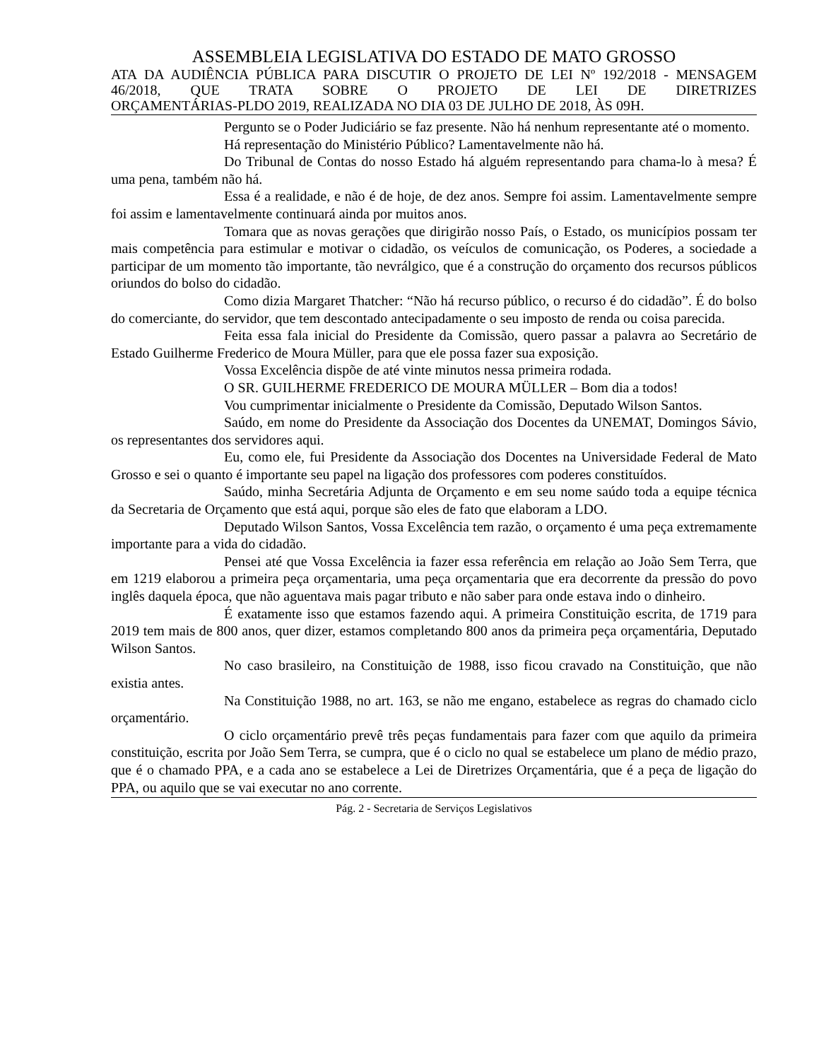ASSEMBLEIA LEGISLATIVA DO ESTADO DE MATO GROSSO
ATA DA AUDIÊNCIA PÚBLICA PARA DISCUTIR O PROJETO DE LEI Nº 192/2018 - MENSAGEM 46/2018, QUE TRATA SOBRE O PROJETO DE LEI DE DIRETRIZES
ORÇAMENTÁRIAS-PLDO 2019, REALIZADA NO DIA 03 DE JULHO DE 2018, ÀS 09H.
Pergunto se o Poder Judiciário se faz presente. Não há nenhum representante até o momento.
Há representação do Ministério Público? Lamentavelmente não há.
Do Tribunal de Contas do nosso Estado há alguém representando para chama-lo à mesa? É uma pena, também não há.
Essa é a realidade, e não é de hoje, de dez anos. Sempre foi assim. Lamentavelmente sempre foi assim e lamentavelmente continuará ainda por muitos anos.
Tomara que as novas gerações que dirigirão nosso País, o Estado, os municípios possam ter mais competência para estimular e motivar o cidadão, os veículos de comunicação, os Poderes, a sociedade a participar de um momento tão importante, tão nevrálgico, que é a construção do orçamento dos recursos públicos oriundos do bolso do cidadão.
Como dizia Margaret Thatcher: “Não há recurso público, o recurso é do cidadão”. É do bolso do comerciante, do servidor, que tem descontado antecipadamente o seu imposto de renda ou coisa parecida.
Feita essa fala inicial do Presidente da Comissão, quero passar a palavra ao Secretário de Estado Guilherme Frederico de Moura Müller, para que ele possa fazer sua exposição.
Vossa Excelência dispõe de até vinte minutos nessa primeira rodada.
O SR. GUILHERME FREDERICO DE MOURA MÜLLER – Bom dia a todos!
Vou cumprimentar inicialmente o Presidente da Comissão, Deputado Wilson Santos.
Saúdo, em nome do Presidente da Associação dos Docentes da UNEMAT, Domingos Sávio, os representantes dos servidores aqui.
Eu, como ele, fui Presidente da Associação dos Docentes na Universidade Federal de Mato Grosso e sei o quanto é importante seu papel na ligação dos professores com poderes constituídos.
Saúdo, minha Secretária Adjunta de Orçamento e em seu nome saúdo toda a equipe técnica da Secretaria de Orçamento que está aqui, porque são eles de fato que elaboram a LDO.
Deputado Wilson Santos, Vossa Excelência tem razão, o orçamento é uma peça extremamente importante para a vida do cidadão.
Pensei até que Vossa Excelência ia fazer essa referência em relação ao João Sem Terra, que em 1219 elaborou a primeira peça orçamentaria, uma peça orçamentaria que era decorrente da pressão do povo inglês daquela época, que não aguentava mais pagar tributo e não saber para onde estava indo o dinheiro.
É exatamente isso que estamos fazendo aqui. A primeira Constituição escrita, de 1719 para 2019 tem mais de 800 anos, quer dizer, estamos completando 800 anos da primeira peça orçamentária, Deputado Wilson Santos.
No caso brasileiro, na Constituição de 1988, isso ficou cravado na Constituição, que não existia antes.
Na Constituição 1988, no art. 163, se não me engano, estabelece as regras do chamado ciclo orçamentário.
O ciclo orçamentário prevê três peças fundamentais para fazer com que aquilo da primeira constituição, escrita por João Sem Terra, se cumpra, que é o ciclo no qual se estabelece um plano de médio prazo, que é o chamado PPA, e a cada ano se estabelece a Lei de Diretrizes Orçamentária, que é a peça de ligação do PPA, ou aquilo que se vai executar no ano corrente.
Pág. 2 - Secretaria de Serviços Legislativos